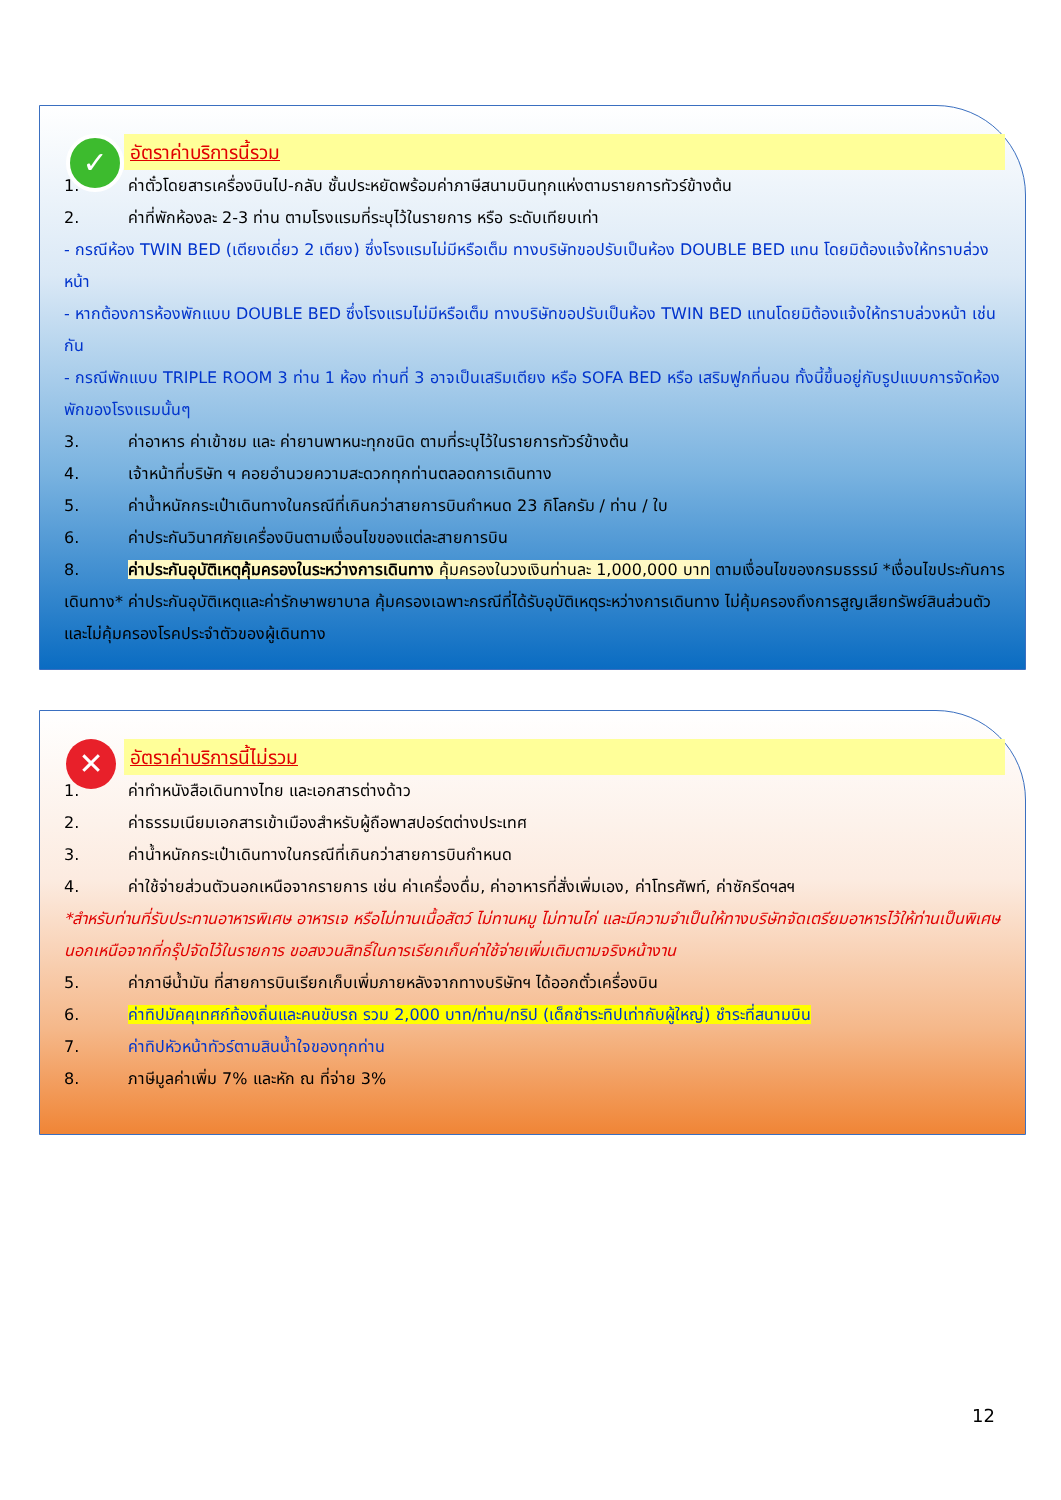✓
อัตราค่าบริการนี้รวม
1. ค่าตั๋วโดยสารเครื่องบินไป-กลับ ชั้นประหยัดพร้อมค่าภาษีสนามบินทุกแห่งตามรายการทัวร์ข้างต้น
2. ค่าที่พักห้องละ 2-3 ท่าน ตามโรงแรมที่ระบุไว้ในรายการ หรือ ระดับเทียบเท่า
- กรณีห้อง TWIN BED (เตียงเดี่ยว 2 เตียง) ซึ่งโรงแรมไม่มีหรือเต็ม ทางบริษัทขอปรับเป็นห้อง DOUBLE BED แทน โดยมิต้องแจ้งให้ทราบล่วงหน้า
- หากต้องการห้องพักแบบ DOUBLE BED ซึ่งโรงแรมไม่มีหรือเต็ม ทางบริษัทขอปรับเป็นห้อง TWIN BED แทนโดยมิต้องแจ้งให้ทราบล่วงหน้า เช่นกัน
- กรณีพักแบบ TRIPLE ROOM 3 ท่าน 1 ห้อง ท่านที่ 3 อาจเป็นเสริมเตียง หรือ SOFA BED หรือ เสริมฟูกที่นอน ทั้งนี้ขึ้นอยู่กับรูปแบบการจัดห้องพักของโรงแรมนั้นๆ
3. ค่าอาหาร ค่าเข้าชม และ ค่ายานพาหนะทุกชนิด ตามที่ระบุไว้ในรายการทัวร์ข้างต้น
4. เจ้าหน้าที่บริษัท ฯ คอยอำนวยความสะดวกทุกท่านตลอดการเดินทาง
5. ค่าน้ำหนักกระเป๋าเดินทางในกรณีที่เกินกว่าสายการบินกำหนด 23 กิโลกรัม / ท่าน / ใบ
6. ค่าประกันวินาศภัยเครื่องบินตามเงื่อนไขของแต่ละสายการบิน
8. ค่าประกันอุบัติเหตุคุ้มครองในระหว่างการเดินทาง คุ้มครองในวงเงินท่านละ 1,000,000 บาท ตามเงื่อนไขของกรมธรรม์ *เงื่อนไขประกันการเดินทาง* ค่าประกันอุบัติเหตุและค่ารักษาพยาบาล คุ้มครองเฉพาะกรณีที่ได้รับอุบัติเหตุระหว่างการเดินทาง ไม่คุ้มครองถึงการสูญเสียทรัพย์สินส่วนตัวและไม่คุ้มครองโรคประจำตัวของผู้เดินทาง
✕
อัตราค่าบริการนี้ไม่รวม
1. ค่าทำหนังสือเดินทางไทย และเอกสารต่างด้าว
2. ค่าธรรมเนียมเอกสารเข้าเมืองสำหรับผู้ถือพาสปอร์ตต่างประเทศ
3. ค่าน้ำหนักกระเป๋าเดินทางในกรณีที่เกินกว่าสายการบินกำหนด
4. ค่าใช้จ่ายส่วนตัวนอกเหนือจากรายการ เช่น ค่าเครื่องดื่ม, ค่าอาหารที่สั่งเพิ่มเอง, ค่าโทรศัพท์, ค่าซักรีดฯลฯ
*สำหรับท่านที่รับประทานอาหารพิเศษ อาหารเจ หรือไม่ทานเนื้อสัตว์ ไม่ทานหมู ไม่ทานไก่ และมีความจำเป็นให้ทางบริษัทจัดเตรียมอาหารไว้ให้ท่านเป็นพิเศษนอกเหนือจากที่กรุ๊ปจัดไว้ในรายการ ขอสงวนสิทธิ์ในการเรียกเก็บค่าใช้จ่ายเพิ่มเติมตามจริงหน้างาน
5. ค่าภาษีน้ำมัน ที่สายการบินเรียกเก็บเพิ่มภายหลังจากทางบริษัทฯ ได้ออกตั๋วเครื่องบิน
6. ค่าทิปมัคคุเทศก์ท้องถิ่นและคนขับรถ รวม 2,000 บาท/ท่าน/ทริป (เด็กชำระทิปเท่ากับผู้ใหญ่) ชำระที่สนามบิน
7. ค่าทิปหัวหน้าทัวร์ตามสินน้ำใจของทุกท่าน
8. ภาษีมูลค่าเพิ่ม 7% และหัก ณ ที่จ่าย 3%
12